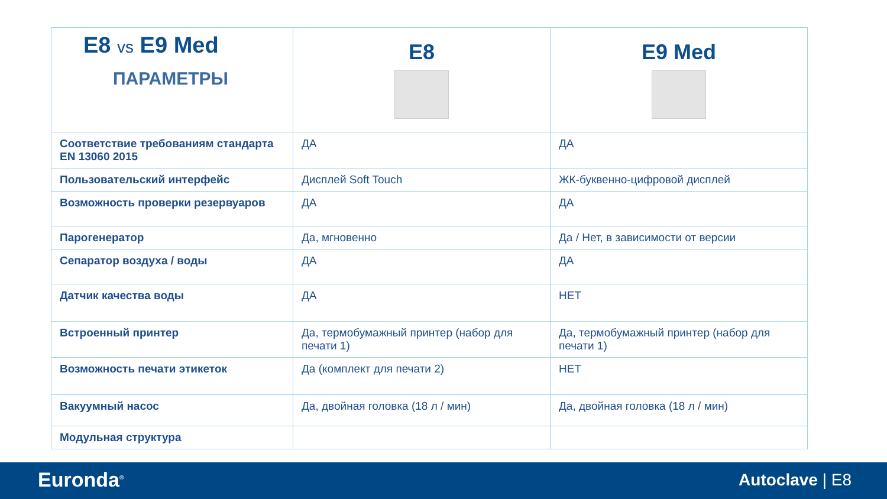| E8 vs E9 Med ПАРАМЕТРЫ | E8 | E9 Med |
| Соответствие требованиям стандарта EN 13060 2015 | ДА | ДА |
| Пользовательский интерфейс | Дисплей Soft Touch | ЖК-буквенно-цифровой дисплей |
| Возможность проверки резервуаров | ДА | ДА |
| Парогенератор | Да, мгновенно | Да / Нет, в зависимости от версии |
| Сепаратор воздуха / воды | ДА | ДА |
| Датчик качества воды | ДА | НЕТ |
| Встроенный принтер | Да, термобумажный принтер (набор для печати 1) | Да, термобумажный принтер (набор для печати 1) |
| Возможность печати этикеток | Да (комплект для печати 2) | НЕТ |
| Вакуумный насос | Да, двойная головка (18 л / мин) | Да, двойная головка (18 л / мин) |
| Модульная структура | | |
Euronda<sup>®</sup> Autoclave | E8